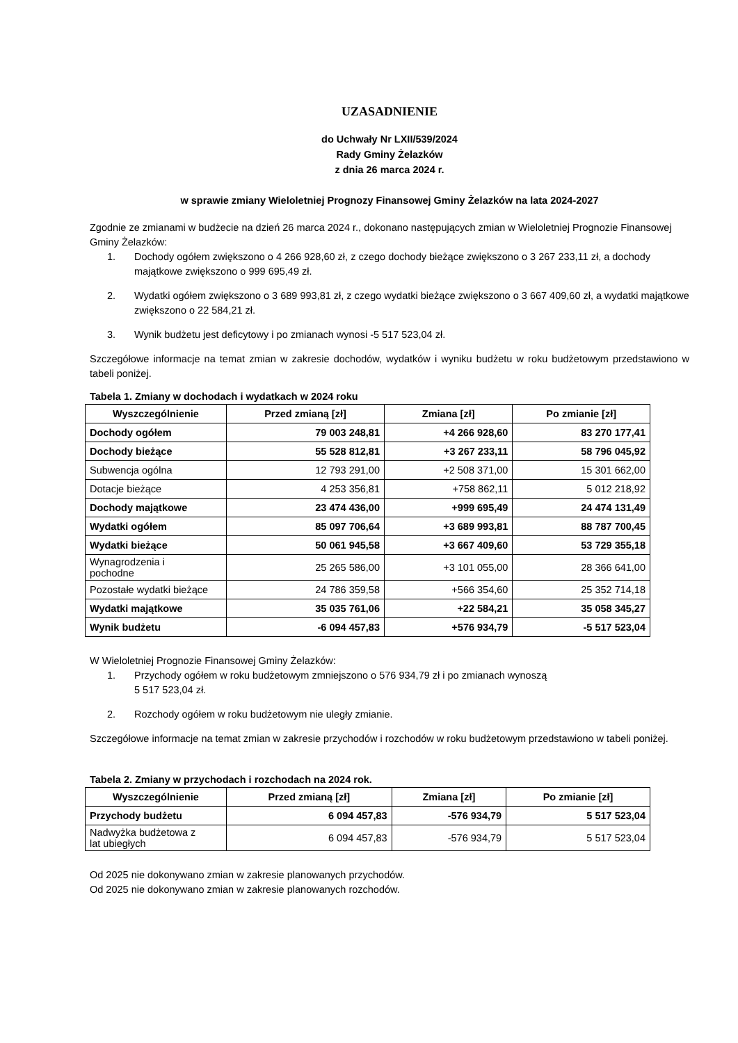UZASADNIENIE
do Uchwały Nr LXII/539/2024
Rady Gminy Żelazków
z dnia 26 marca 2024 r.
w sprawie zmiany Wieloletniej Prognozy Finansowej Gminy Żelazków na lata 2024-2027
Zgodnie ze zmianami w budżecie na dzień 26 marca 2024 r., dokonano następujących zmian w Wieloletniej Prognozie Finansowej Gminy Żelazków:
1. Dochody ogółem zwiększono o 4 266 928,60 zł, z czego dochody bieżące zwiększono o 3 267 233,11 zł, a dochody majątkowe zwiększono o 999 695,49 zł.
2. Wydatki ogółem zwiększono o 3 689 993,81 zł, z czego wydatki bieżące zwiększono o 3 667 409,60 zł, a wydatki majątkowe zwiększono o 22 584,21 zł.
3. Wynik budżetu jest deficytowy i po zmianach wynosi -5 517 523,04 zł.
Szczegółowe informacje na temat zmian w zakresie dochodów, wydatków i wyniku budżetu w roku budżetowym przedstawiono w tabeli poniżej.
Tabela 1. Zmiany w dochodach i wydatkach w 2024 roku
| Wyszczególnienie | Przed zmianą [zł] | Zmiana [zł] | Po zmianie [zł] |
| --- | --- | --- | --- |
| Dochody ogółem | 79 003 248,81 | +4 266 928,60 | 83 270 177,41 |
| Dochody bieżące | 55 528 812,81 | +3 267 233,11 | 58 796 045,92 |
| Subwencja ogólna | 12 793 291,00 | +2 508 371,00 | 15 301 662,00 |
| Dotacje bieżące | 4 253 356,81 | +758 862,11 | 5 012 218,92 |
| Dochody majątkowe | 23 474 436,00 | +999 695,49 | 24 474 131,49 |
| Wydatki ogółem | 85 097 706,64 | +3 689 993,81 | 88 787 700,45 |
| Wydatki bieżące | 50 061 945,58 | +3 667 409,60 | 53 729 355,18 |
| Wynagrodzenia i pochodne | 25 265 586,00 | +3 101 055,00 | 28 366 641,00 |
| Pozostałe wydatki bieżące | 24 786 359,58 | +566 354,60 | 25 352 714,18 |
| Wydatki majątkowe | 35 035 761,06 | +22 584,21 | 35 058 345,27 |
| Wynik budżetu | -6 094 457,83 | +576 934,79 | -5 517 523,04 |
W Wieloletniej Prognozie Finansowej Gminy Żelazków:
1. Przychody ogółem w roku budżetowym zmniejszono o 576 934,79 zł i po zmianach wynoszą
5 517 523,04 zł.
2. Rozchody ogółem w roku budżetowym nie uległy zmianie.
Szczegółowe informacje na temat zmian w zakresie przychodów i rozchodów w roku budżetowym przedstawiono w tabeli poniżej.
Tabela 2. Zmiany w przychodach i rozchodach na 2024 rok.
| Wyszczególnienie | Przed zmianą [zł] | Zmiana [zł] | Po zmianie [zł] |
| --- | --- | --- | --- |
| Przychody budżetu | 6 094 457,83 | -576 934,79 | 5 517 523,04 |
| Nadwyżka budżetowa z lat ubiegłych | 6 094 457,83 | -576 934,79 | 5 517 523,04 |
Od 2025 nie dokonywano zmian w zakresie planowanych przychodów.
Od 2025 nie dokonywano zmian w zakresie planowanych rozchodów.